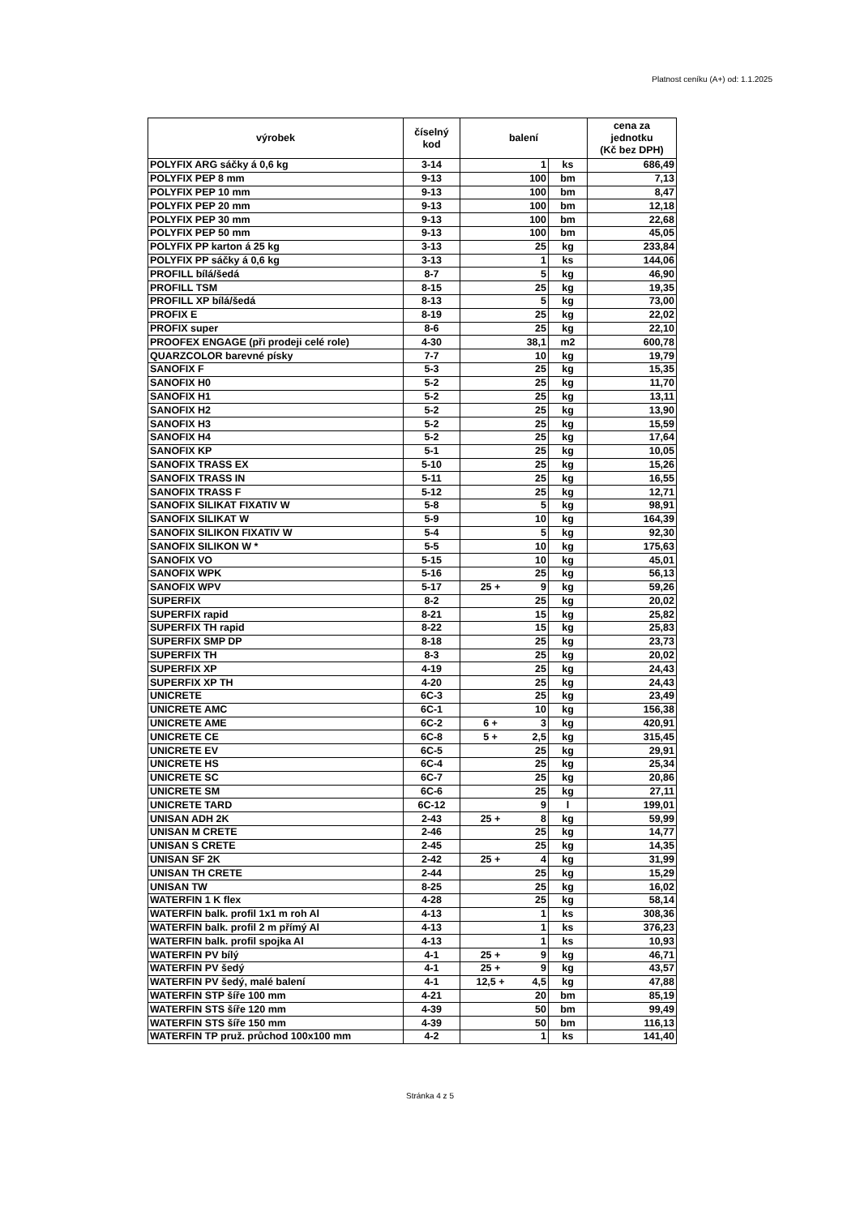Platnost ceníku (A+) od: 1.1.2025
| výrobek | číselný kod | balení | | | cena za jednotku (Kč bez DPH) |
| --- | --- | --- | --- | --- | --- |
| POLYFIX ARG sáčky á 0,6 kg | 3-14 | | 1 | ks | 686,49 |
| POLYFIX PEP 8 mm | 9-13 | | 100 | bm | 7,13 |
| POLYFIX PEP 10 mm | 9-13 | | 100 | bm | 8,47 |
| POLYFIX PEP 20 mm | 9-13 | | 100 | bm | 12,18 |
| POLYFIX PEP 30 mm | 9-13 | | 100 | bm | 22,68 |
| POLYFIX PEP 50 mm | 9-13 | | 100 | bm | 45,05 |
| POLYFIX PP karton á 25 kg | 3-13 | | 25 | kg | 233,84 |
| POLYFIX PP sáčky á 0,6 kg | 3-13 | | 1 | ks | 144,06 |
| PROFILL bílá/šedá | 8-7 | | 5 | kg | 46,90 |
| PROFILL TSM | 8-15 | | 25 | kg | 19,35 |
| PROFILL XP bílá/šedá | 8-13 | | 5 | kg | 73,00 |
| PROFIX E | 8-19 | | 25 | kg | 22,02 |
| PROFIX super | 8-6 | | 25 | kg | 22,10 |
| PROOFEX ENGAGE (při prodeji celé role) | 4-30 | | 38,1 | m2 | 600,78 |
| QUARZCOLOR barevné písky | 7-7 | | 10 | kg | 19,79 |
| SANOFIX F | 5-3 | | 25 | kg | 15,35 |
| SANOFIX H0 | 5-2 | | 25 | kg | 11,70 |
| SANOFIX H1 | 5-2 | | 25 | kg | 13,11 |
| SANOFIX H2 | 5-2 | | 25 | kg | 13,90 |
| SANOFIX H3 | 5-2 | | 25 | kg | 15,59 |
| SANOFIX H4 | 5-2 | | 25 | kg | 17,64 |
| SANOFIX KP | 5-1 | | 25 | kg | 10,05 |
| SANOFIX TRASS EX | 5-10 | | 25 | kg | 15,26 |
| SANOFIX TRASS IN | 5-11 | | 25 | kg | 16,55 |
| SANOFIX TRASS F | 5-12 | | 25 | kg | 12,71 |
| SANOFIX SILIKAT FIXATIV W | 5-8 | | 5 | kg | 98,91 |
| SANOFIX SILIKAT W | 5-9 | | 10 | kg | 164,39 |
| SANOFIX SILIKON FIXATIV W | 5-4 | | 5 | kg | 92,30 |
| SANOFIX SILIKON W * | 5-5 | | 10 | kg | 175,63 |
| SANOFIX VO | 5-15 | | 10 | kg | 45,01 |
| SANOFIX WPK | 5-16 | | 25 | kg | 56,13 |
| SANOFIX WPV | 5-17 | 25 + | 9 | kg | 59,26 |
| SUPERFIX | 8-2 | | 25 | kg | 20,02 |
| SUPERFIX rapid | 8-21 | | 15 | kg | 25,82 |
| SUPERFIX TH rapid | 8-22 | | 15 | kg | 25,83 |
| SUPERFIX SMP DP | 8-18 | | 25 | kg | 23,73 |
| SUPERFIX TH | 8-3 | | 25 | kg | 20,02 |
| SUPERFIX XP | 4-19 | | 25 | kg | 24,43 |
| SUPERFIX XP TH | 4-20 | | 25 | kg | 24,43 |
| UNICRETE | 6C-3 | | 25 | kg | 23,49 |
| UNICRETE AMC | 6C-1 | | 10 | kg | 156,38 |
| UNICRETE AME | 6C-2 | 6 + | 3 | kg | 420,91 |
| UNICRETE CE | 6C-8 | 5 + | 2,5 | kg | 315,45 |
| UNICRETE EV | 6C-5 | | 25 | kg | 29,91 |
| UNICRETE HS | 6C-4 | | 25 | kg | 25,34 |
| UNICRETE SC | 6C-7 | | 25 | kg | 20,86 |
| UNICRETE SM | 6C-6 | | 25 | kg | 27,11 |
| UNICRETE TARD | 6C-12 | | 9 | l | 199,01 |
| UNISAN ADH 2K | 2-43 | 25 + | 8 | kg | 59,99 |
| UNISAN M CRETE | 2-46 | | 25 | kg | 14,77 |
| UNISAN S CRETE | 2-45 | | 25 | kg | 14,35 |
| UNISAN SF 2K | 2-42 | 25 + | 4 | kg | 31,99 |
| UNISAN TH CRETE | 2-44 | | 25 | kg | 15,29 |
| UNISAN TW | 8-25 | | 25 | kg | 16,02 |
| WATERFIN 1 K flex | 4-28 | | 25 | kg | 58,14 |
| WATERFIN balk. profil 1x1 m roh Al | 4-13 | | 1 | ks | 308,36 |
| WATERFIN balk. profil 2 m přímý Al | 4-13 | | 1 | ks | 376,23 |
| WATERFIN balk. profil spojka Al | 4-13 | | 1 | ks | 10,93 |
| WATERFIN PV bílý | 4-1 | 25 + | 9 | kg | 46,71 |
| WATERFIN PV šedý | 4-1 | 25 + | 9 | kg | 43,57 |
| WATERFIN PV šedý, malé balení | 4-1 | 12,5 + | 4,5 | kg | 47,88 |
| WATERFIN STP šíře 100 mm | 4-21 | | 20 | bm | 85,19 |
| WATERFIN STS šíře 120 mm | 4-39 | | 50 | bm | 99,49 |
| WATERFIN STS šíře 150 mm | 4-39 | | 50 | bm | 116,13 |
| WATERFIN TP pruž. průchod 100x100 mm | 4-2 | | 1 | ks | 141,40 |
Stránka 4 z 5